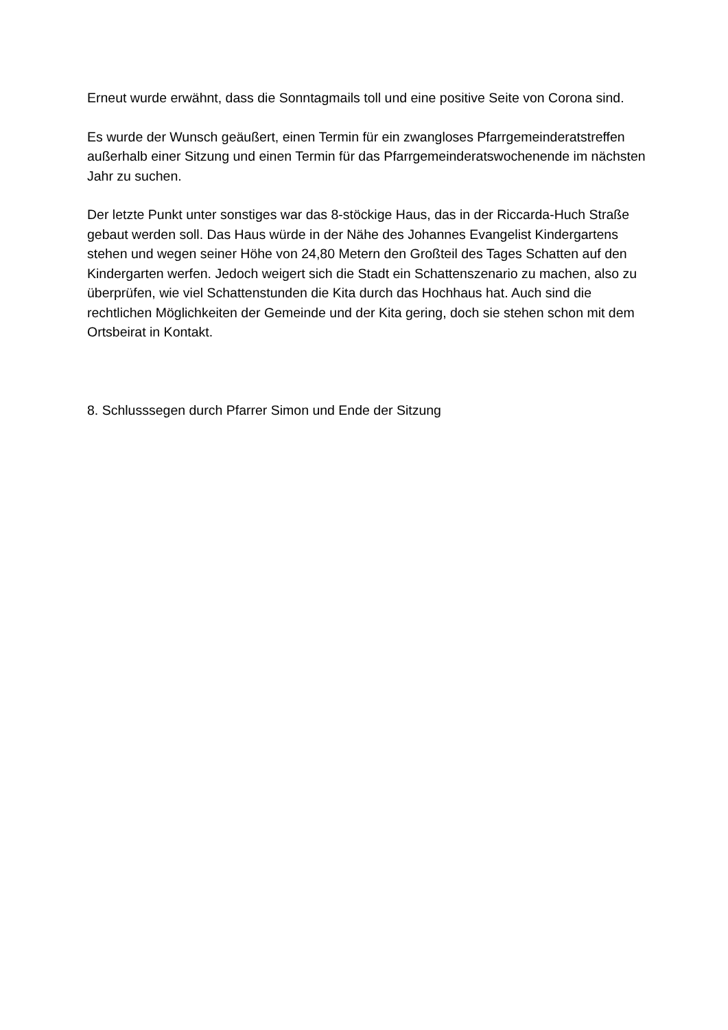Erneut wurde erwähnt, dass die Sonntagmails toll und eine positive Seite von Corona sind.
Es wurde der Wunsch geäußert, einen Termin für ein zwangloses Pfarrgemeinderatstreffen außerhalb einer Sitzung und einen Termin für das Pfarrgemeinderatswochenende im nächsten Jahr zu suchen.
Der letzte Punkt unter sonstiges war das 8-stöckige Haus, das in der Riccarda-Huch Straße gebaut werden soll. Das Haus würde in der Nähe des Johannes Evangelist Kindergartens stehen und wegen seiner Höhe von 24,80 Metern den Großteil des Tages Schatten auf den Kindergarten werfen. Jedoch weigert sich die Stadt ein Schattenszenario zu machen, also zu überprüfen, wie viel Schattenstunden die Kita durch das Hochhaus hat. Auch sind die rechtlichen Möglichkeiten der Gemeinde und der Kita gering, doch sie stehen schon mit dem Ortsbeirat in Kontakt.
8. Schlusssegen durch Pfarrer Simon und Ende der Sitzung